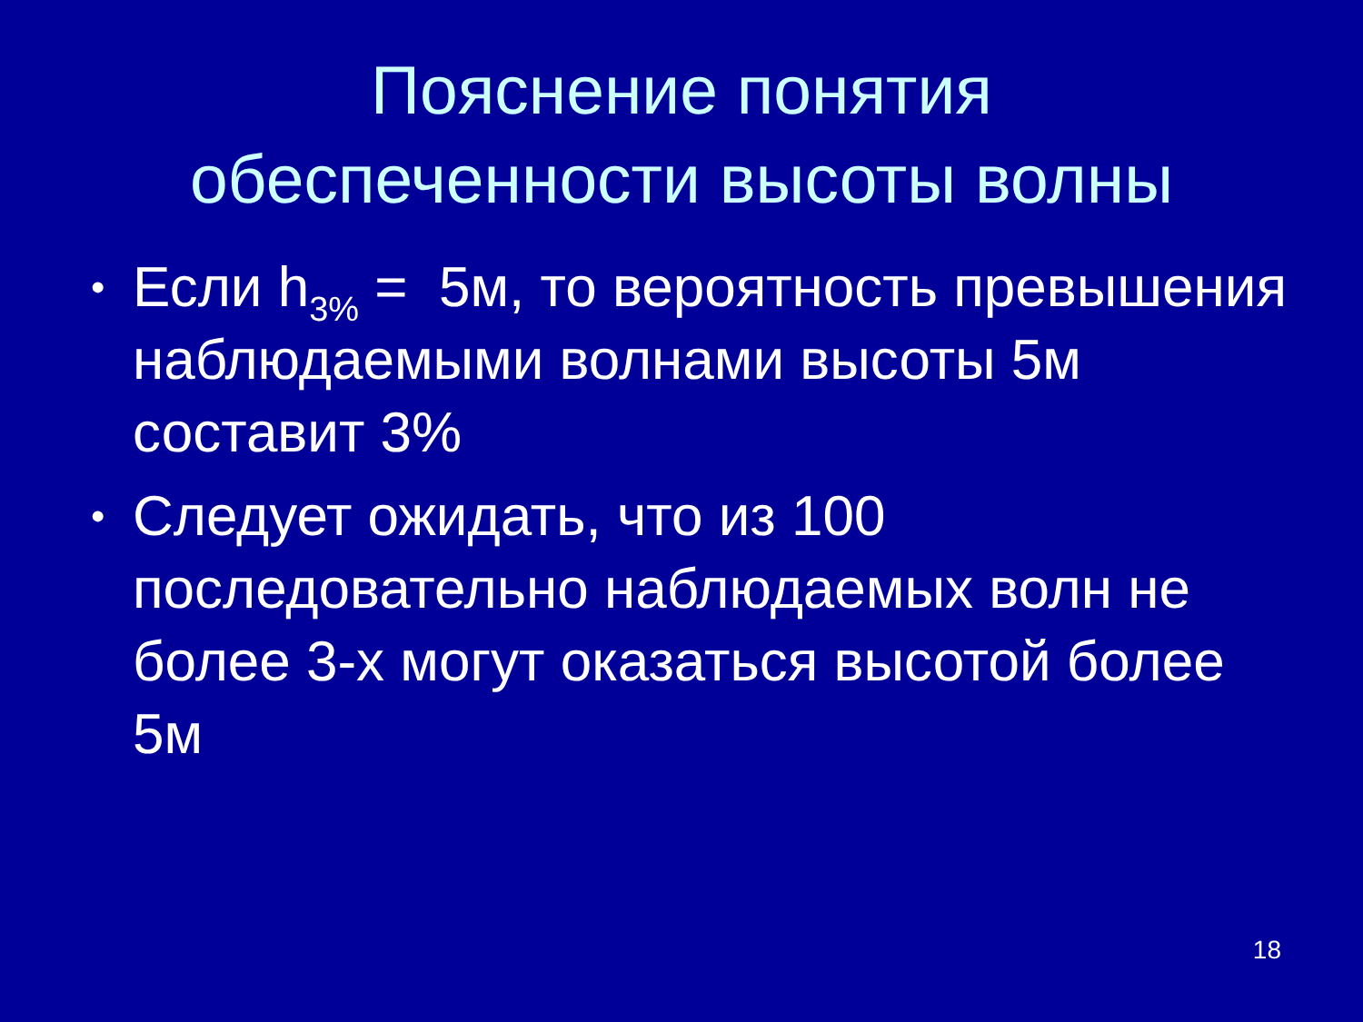Пояснение понятия
обеспеченности высоты волны
• Если h<sub>3%</sub> = 5м, то вероятность превышения наблюдаемыми волнами высоты 5м составит 3%
• Следует ожидать, что из 100 последовательно наблюдаемых волн не более 3-х могут оказаться высотой более 5м
18